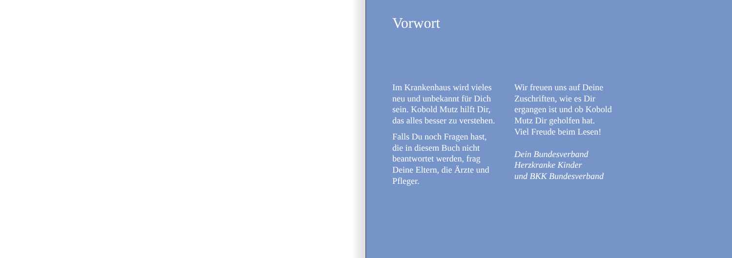Vorwort
Im Krankenhaus wird vieles neu und unbekannt für Dich sein. Kobold Mutz hilft Dir, das alles besser zu verstehen.
Falls Du noch Fragen hast, die in diesem Buch nicht beantwortet werden, frag Deine Eltern, die Ärzte und Pfleger.
Wir freuen uns auf Deine Zuschriften, wie es Dir ergangen ist und ob Kobold Mutz Dir geholfen hat.
Viel Freude beim Lesen!
Dein Bundesverband
Herzkranke Kinder
und BKK Bundesverband